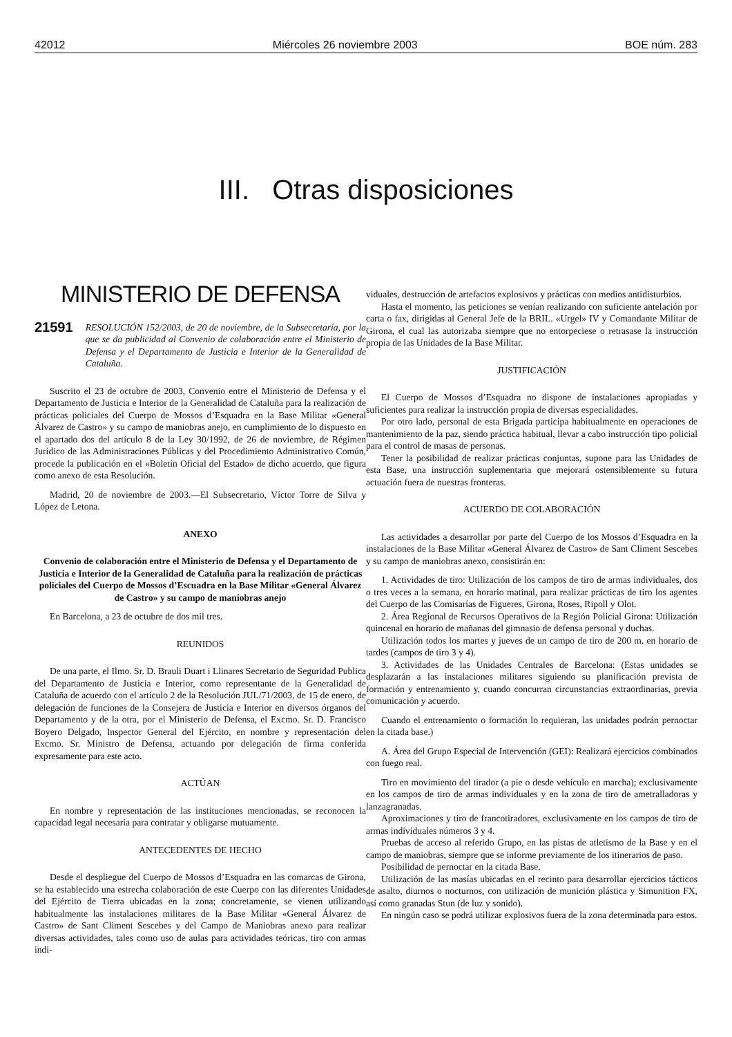42012 Miércoles 26 noviembre 2003 BOE núm. 283
III. Otras disposiciones
MINISTERIO DE DEFENSA
21591 RESOLUCIÓN 152/2003, de 20 de noviembre, de la Subsecretaría, por la que se da publicidad al Convenio de colaboración entre el Ministerio de Defensa y el Departamento de Justicia e Interior de la Generalidad de Cataluña.
Suscrito el 23 de octubre de 2003, Convenio entre el Ministerio de Defensa y el Departamento de Justicia e Interior de la Generalidad de Cataluña para la realización de prácticas policiales del Cuerpo de Mossos d’Esquadra en la Base Militar «General Álvarez de Castro» y su campo de maniobras anejo, en cumplimiento de lo dispuesto en el apartado dos del artículo 8 de la Ley 30/1992, de 26 de noviembre, de Régimen Jurídico de las Administraciones Públicas y del Procedimiento Administrativo Común, procede la publicación en el «Boletín Oficial del Estado» de dicho acuerdo, que figura como anexo de esta Resolución.
Madrid, 20 de noviembre de 2003.—El Subsecretario, Víctor Torre de Silva y López de Letona.
ANEXO
Convenio de colaboración entre el Ministerio de Defensa y el Departamento de Justicia e Interior de la Generalidad de Cataluña para la realización de prácticas policiales del Cuerpo de Mossos d’Escuadra en la Base Militar «General Álvarez de Castro» y su campo de maniobras anejo
En Barcelona, a 23 de octubre de dos mil tres.
REUNIDOS
De una parte, el Ilmo. Sr. D. Brauli Duart i Llinares Secretario de Seguridad Publica del Departamento de Justicia e Interior, como representante de la Generalidad de Cataluña de acuerdo con el artículo 2 de la Resolución JUL/71/2003, de 15 de enero, de delegación de funciones de la Consejera de Justicia e Interior en diversos órganos del Departamento y de la otra, por el Ministerio de Defensa, el Excmo. Sr. D. Francisco Boyero Delgado, Inspector General del Ejército, en nombre y representación del Excmo. Sr. Ministro de Defensa, actuando por delegación de firma conferida expresamente para este acto.
ACTÚAN
En nombre y representación de las instituciones mencionadas, se reconocen la capacidad legal necesaria para contratar y obligarse mutuamente.
ANTECEDENTES DE HECHO
Desde el despliegue del Cuerpo de Mossos d’Esquadra en las comarcas de Girona, se ha establecido una estrecha colaboración de este Cuerpo con las diferentes Unidades del Ejército de Tierra ubicadas en la zona; concretamente, se vienen utilizando habitualmente las instalaciones militares de la Base Militar «General Álvarez de Castro» de Sant Climent Sescebes y del Campo de Maniobras anexo para realizar diversas actividades, tales como uso de aulas para actividades teóricas, tiro con armas indi-
viduales, destrucción de artefactos explosivos y prácticas con medios antidisturbios.
Hasta el momento, las peticiones se venían realizando con suficiente antelación por carta o fax, dirigidas al General Jefe de la BRIL. «Urgel» IV y Comandante Militar de Girona, el cual las autorizaba siempre que no entorpeciese o retrasase la instrucción propia de las Unidades de la Base Militar.
JUSTIFICACIÓN
El Cuerpo de Mossos d’Esquadra no dispone de instalaciones apropiadas y suficientes para realizar la instrucción propia de diversas especialidades.
Por otro lado, personal de esta Brigada participa habitualmente en operaciones de mantenimiento de la paz, siendo práctica habitual, llevar a cabo instrucción tipo policial para el control de masas de personas.
Tener la posibilidad de realizar prácticas conjuntas, supone para las Unidades de esta Base, una instrucción suplementaria que mejorará ostensiblemente su futura actuación fuera de nuestras fronteras.
ACUERDO DE COLABORACIÓN
Las actividades a desarrollar por parte del Cuerpo de los Mossos d’Esquadra en la instalaciones de la Base Militar «General Álvarez de Castro» de Sant Climent Sescebes y su campo de maniobras anexo, consistirán en:
1. Actividades de tiro: Utilización de los campos de tiro de armas individuales, dos o tres veces a la semana, en horario matinal, para realizar prácticas de tiro los agentes del Cuerpo de las Comisarías de Figueres, Girona, Roses, Ripoll y Olot.
2. Área Regional de Recursos Operativos de la Región Policial Girona: Utilización quincenal en horario de mañanas del gimnasio de defensa personal y duchas.
Utilización todos los martes y jueves de un campo de tiro de 200 m. en horario de tardes (campos de tiro 3 y 4).
3. Actividades de las Unidades Centrales de Barcelona: (Estas unidades se desplazarán a las instalaciones militares siguiendo su planificación prevista de formación y entrenamiento y, cuando concurran circunstancias extraordinarias, previa comunicación y acuerdo.
Cuando el entrenamiento o formación lo requieran, las unidades podrán pernoctar en la citada base.)
A. Área del Grupo Especial de Intervención (GEI): Realizará ejercicios combinados con fuego real.
Tiro en movimiento del tirador (a pie o desde vehículo en marcha); exclusivamente en los campos de tiro de armas individuales y en la zona de tiro de ametralladoras y lanzagranadas.
Aproximaciones y tiro de francotiradores, exclusivamente en los campos de tiro de armas individuales números 3 y 4.
Pruebas de acceso al referido Grupo, en las pistas de atletismo de la Base y en el campo de maniobras, siempre que se informe previamente de los itinerarios de paso.
Posibilidad de pernoctar en la citada Base.
Utilización de las masías ubicadas en el recinto para desarrollar ejercicios tácticos de asalto, diurnos o nocturnos, con utilización de munición plástica y Simunition FX, así como granadas Stun (de luz y sonido).
En ningún caso se podrá utilizar explosivos fuera de la zona determinada para estos.